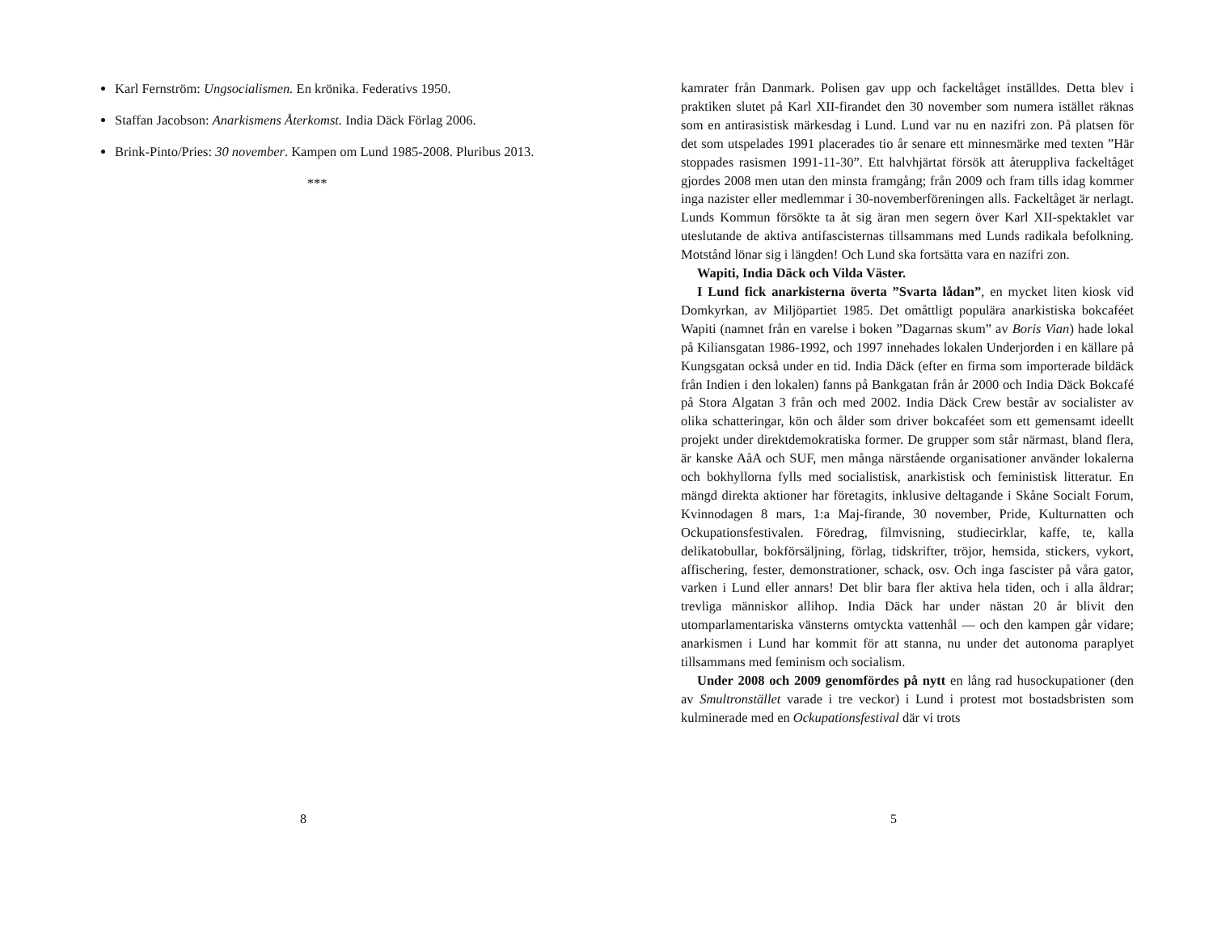Karl Fernström: Ungsocialismen. En krönika. Federativs 1950.
Staffan Jacobson: Anarkismens Återkomst. India Däck Förlag 2006.
Brink-Pinto/Pries: 30 november. Kampen om Lund 1985-2008. Pluribus 2013.
***
8
kamrater från Danmark. Polisen gav upp och fackeltåget inställdes. Detta blev i praktiken slutet på Karl XII-firandet den 30 november som numera istället räknas som en antirasistisk märkesdag i Lund. Lund var nu en nazifri zon. På platsen för det som utspelades 1991 placerades tio år senare ett minnesmärke med texten ”Här stoppades rasismen 1991-11-30”. Ett halvhjärtat försök att återuppliva fackeltåget gjordes 2008 men utan den minsta framgång; från 2009 och fram tills idag kommer inga nazister eller medlemmar i 30-novemberföreningen alls. Fackeltåget är nerlagt. Lunds Kommun försökte ta åt sig äran men segern över Karl XII-spektaklet var uteslutande de aktiva antifascisternas tillsammans med Lunds radikala befolkning. Motstånd lönar sig i längden! Och Lund ska fortsätta vara en nazifri zon.
Wapiti, India Däck och Vilda Väster.
I Lund fick anarkisterna överta ”Svarta lådan”, en mycket liten kiosk vid Domkyrkan, av Miljöpartiet 1985. Det omåttligt populära anarkistiska bokcaféet Wapiti (namnet från en varelse i boken ”Dagarnas skum” av Boris Vian) hade lokal på Kiliansgatan 1986-1992, och 1997 innehades lokalen Underjorden i en källare på Kungsgatan också under en tid. India Däck (efter en firma som importerade bildäck från Indien i den lokalen) fanns på Bankgatan från år 2000 och India Däck Bokcafé på Stora Algatan 3 från och med 2002. India Däck Crew består av socialister av olika schatteringar, kön och ålder som driver bokcaféet som ett gemensamt ideellt projekt under direktdemokratiska former. De grupper som står närmast, bland flera, är kanske AåA och SUF, men många närstående organisationer använder lokalerna och bokhyllorna fylls med socialistisk, anarkistisk och feministisk litteratur. En mängd direkta aktioner har företagits, inklusive deltagande i Skåne Socialt Forum, Kvinnodagen 8 mars, 1:a Maj-firande, 30 november, Pride, Kulturnatten och Ockupationsfestivalen. Föredrag, filmvisning, studiecirklar, kaffe, te, kalla delikatobullar, bokförsäljning, förlag, tidskrifter, tröjor, hemsida, stickers, vykort, affischering, fester, demonstrationer, schack, osv. Och inga fascister på våra gator, varken i Lund eller annars! Det blir bara fler aktiva hela tiden, och i alla åldrar; trevliga människor allihop. India Däck har under nästan 20 år blivit den utomparlamentariska vänsterns omtyckta vattenhål — och den kampen går vidare; anarkismen i Lund har kommit för att stanna, nu under det autonoma paraplyet tillsammans med feminism och socialism.
Under 2008 och 2009 genomfördes på nytt en lång rad husockupationer (den av Smultronstället varade i tre veckor) i Lund i protest mot bostadsbristen som kulminerade med en Ockupationsfestival där vi trots
5